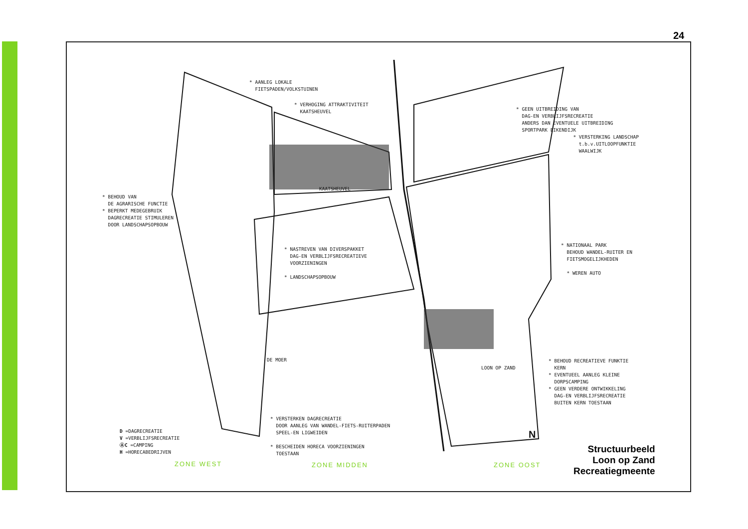24
* AANLEG LOKALE FIETSPADEN/VOLKSTUINEN
* VERHOGING ATTRAKTIVITEIT KAATSHEUVEL
* GEEN UITBREIDING VAN DAG-EN VERBLIJFSRECREATIE ANDERS DAN EVENTUELE UITBREIDING SPORTPARK EIKENDIJK * VERSTERKING LANDSCHAP t.b.v.UITLOOPFUNKTIE WAALWIJK
* BEHOUD VAN DE AGRARISCHE FUNCTIE * BEPERKT MEDEGEBRUIK DAGRECREATIE STIMULEREN DOOR LANDSCHAPSOPBOUW
* NASTREVEN VAN DIVERSPAKKET DAG-EN VERBLIJFSRECREATIEVE VOORZIENINGEN * LANDSCHAPSOPBOUW
* NATIONAAL PARK BEHOUD WANDEL-RUITER EN FIETSMOGELIJKHEDEN * WEREN AUTO
* BEHOUD RECREATIEVE FUNKTIE KERN * EVENTUEEL AANLEG KLEINE DORPSCAMPING * GEEN VERDERE ONTWIKKELING DAG-EN VERBLIJFSRECREATIE BUITEN KERN TOESTAAN
* VERSTERKEN DAGRECREATIE DOOR AANLEG VAN WANDEL-FIETS-RUITERPADEN SPEEL-EN LIGWEIDEN * BESCHEIDEN HORECA VOORZIENINGEN TOESTAAN
D =DAGRECREATIE V =VERBLIJFSRECREATIE ⒶC =CAMPING H =HORECABEDRIJVEN
KAATSHEUVEL
DE MOER
LOON OP ZAND
N
ZONE WEST ZONE MIDDEN ZONE OOST
Structuurbeeld
Loon op Zand
Recreatiegmeente